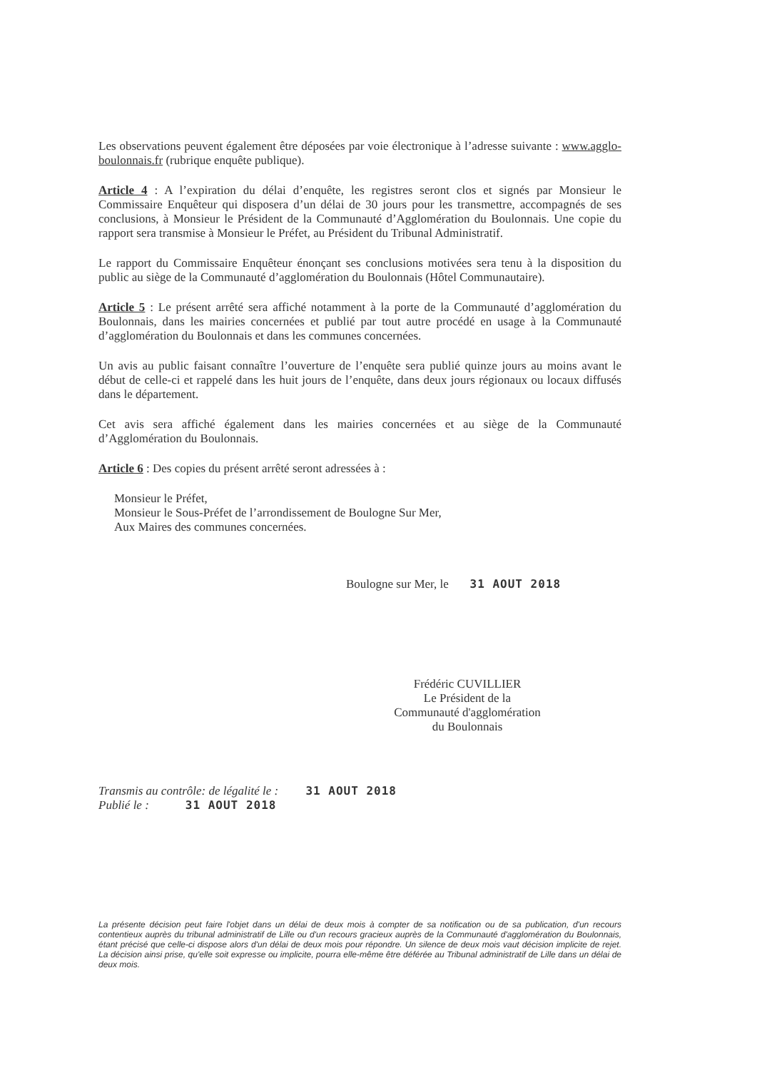Les observations peuvent également être déposées par voie électronique à l’adresse suivante : www.agglo-boulonnais.fr (rubrique enquête publique).
Article 4 : A l’expiration du délai d’enquête, les registres seront clos et signés par Monsieur le Commissaire Enquêteur qui disposera d’un délai de 30 jours pour les transmettre, accompagnés de ses conclusions, à Monsieur le Président de la Communauté d’Agglomération du Boulonnais. Une copie du rapport sera transmise à Monsieur le Préfet, au Président du Tribunal Administratif.
Le rapport du Commissaire Enquêteur énonçant ses conclusions motivées sera tenu à la disposition du public au siège de la Communauté d’agglomération du Boulonnais (Hôtel Communautaire).
Article 5 : Le présent arrêté sera affiché notamment à la porte de la Communauté d’agglomération du Boulonnais, dans les mairies concernées et publié par tout autre procédé en usage à la Communauté d’agglomération du Boulonnais et dans les communes concernées.
Un avis au public faisant connaître l’ouverture de l’enquête sera publié quinze jours au moins avant le début de celle-ci et rappelé dans les huit jours de l’enquête, dans deux jours régionaux ou locaux diffusés dans le département.
Cet avis sera affiché également dans les mairies concernées et au siège de la Communauté d’Agglomération du Boulonnais.
Article 6 : Des copies du présent arrêté seront adressées à :
Monsieur le Préfet,
Monsieur le Sous-Préfet de l’arrondissement de Boulogne Sur Mer,
Aux Maires des communes concernées.
Boulogne sur Mer, le 31 AOUT 2018
Frédéric CUVILLIER
Le Président de la
Communauté d'agglomération
du Boulonnais
Transmis au contrôle: de légalité le : 31 AOUT 2018
Publié le : 31 AOUT 2018
La présente décision peut faire l'objet dans un délai de deux mois à compter de sa notification ou de sa publication, d'un recours contentieux auprès du tribunal administratif de Lille ou d'un recours gracieux auprès de la Communauté d'agglomération du Boulonnais, étant précisé que celle-ci dispose alors d'un délai de deux mois pour répondre. Un silence de deux mois vaut décision implicite de rejet. La décision ainsi prise, qu'elle soit expresse ou implicite, pourra elle-même être déférée au Tribunal administratif de Lille dans un délai de deux mois.